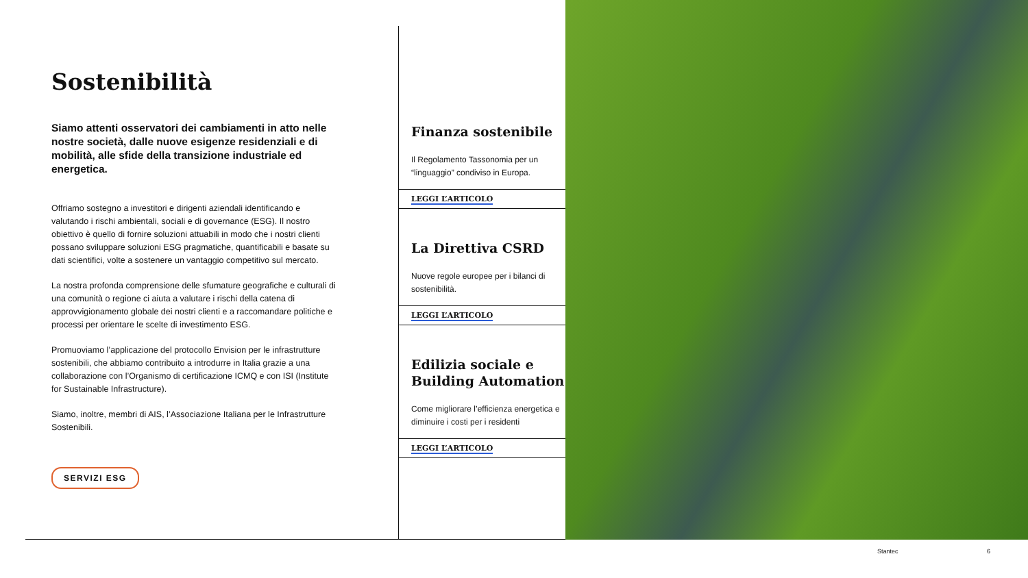Sostenibilità
Siamo attenti osservatori dei cambiamenti in atto nelle nostre società, dalle nuove esigenze residenziali e di mobilità, alle sfide della transizione industriale ed energetica.
Offriamo sostegno a investitori e dirigenti aziendali identificando e valutando i rischi ambientali, sociali e di governance (ESG). Il nostro obiettivo è quello di fornire soluzioni attuabili in modo che i nostri clienti possano sviluppare soluzioni ESG pragmatiche, quantificabili e basate su dati scientifici, volte a sostenere un vantaggio competitivo sul mercato.
La nostra profonda comprensione delle sfumature geografiche e culturali di una comunità o regione ci aiuta a valutare i rischi della catena di approvvigionamento globale dei nostri clienti e a raccomandare politiche e processi per orientare le scelte di investimento ESG.
Promuoviamo l’applicazione del protocollo Envision per le infrastrutture sostenibili, che abbiamo contribuito a introdurre in Italia grazie a una collaborazione con l’Organismo di certificazione ICMQ e con ISI (Institute for Sustainable Infrastructure).
Siamo, inoltre, membri di AIS, l’Associazione Italiana per le Infrastrutture Sostenibili.
SERVIZI ESG
Finanza sostenibile
Il Regolamento Tassonomia per un “linguaggio” condiviso in Europa.
LEGGI L’ARTICOLO
La Direttiva CSRD
Nuove regole europee per i bilanci di sostenibilità.
LEGGI L’ARTICOLO
Edilizia sociale e Building Automation
Come migliorare l’efficienza energetica e diminuire i costi per i residenti
LEGGI L’ARTICOLO
Stantec 6